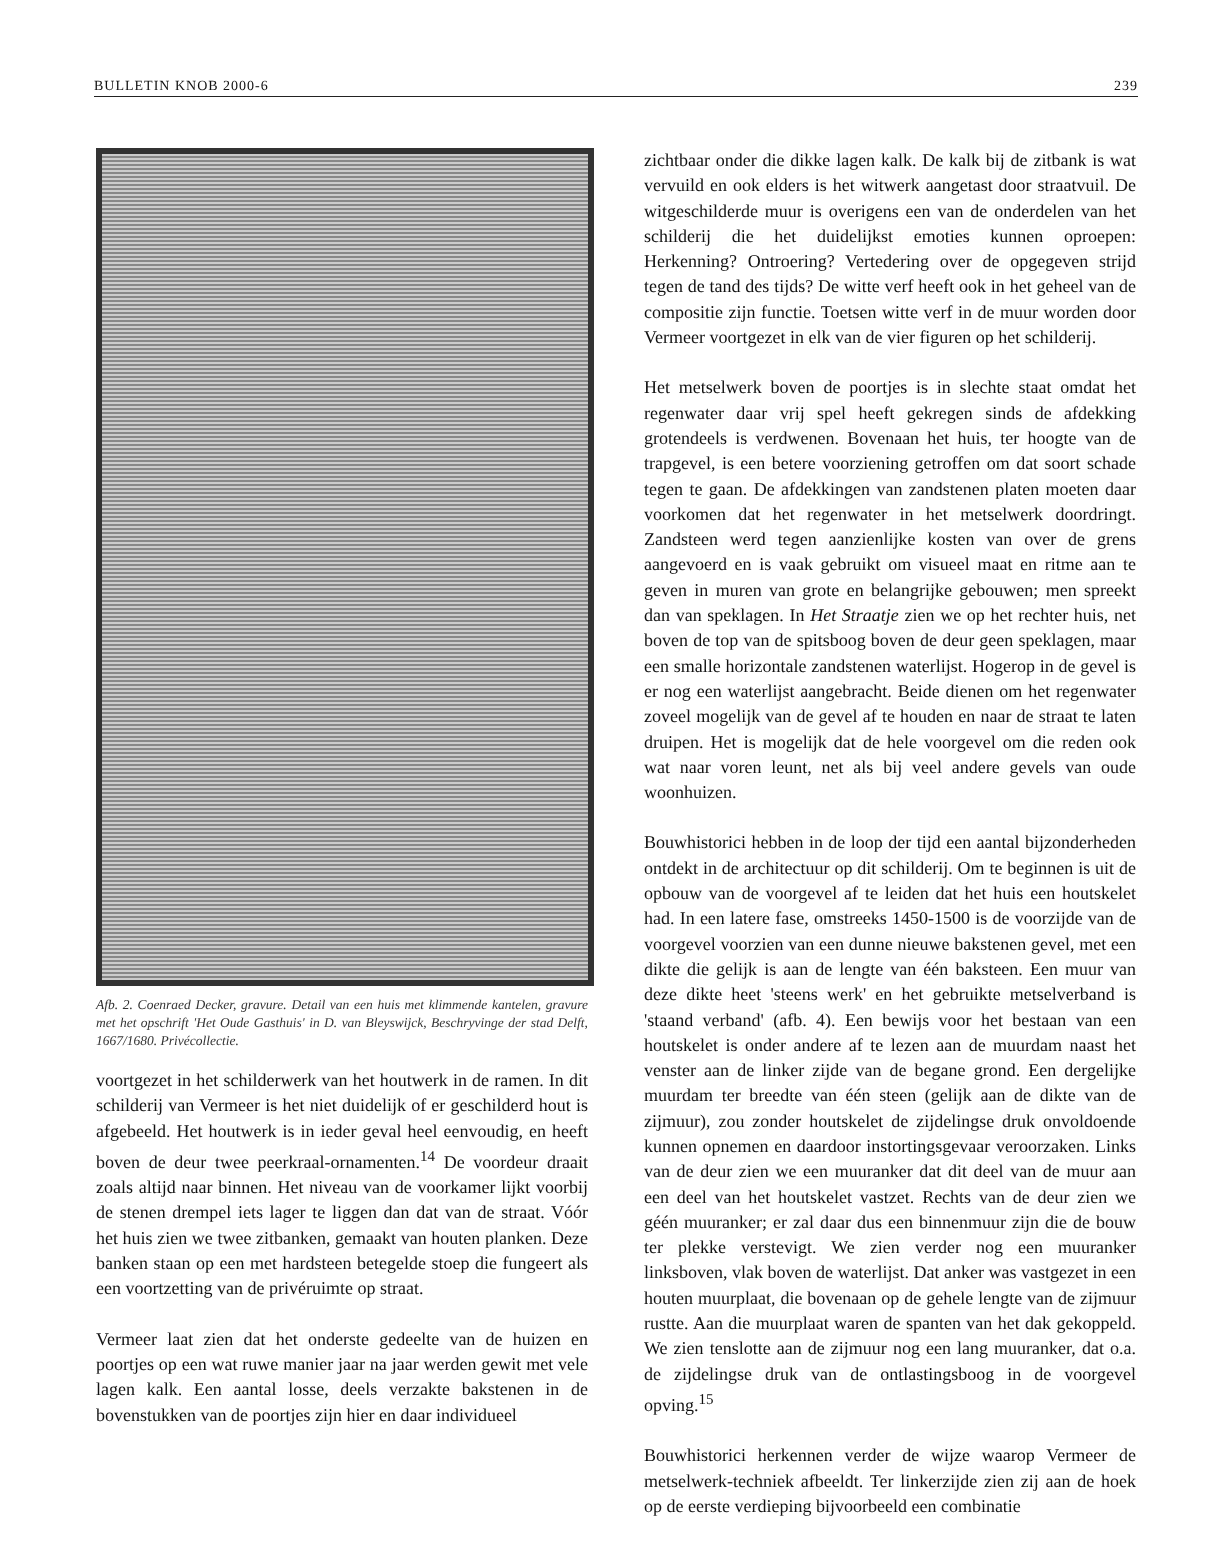BULLETIN KNOB 2000-6 239
Afb. 2. Coenraed Decker, gravure. Detail van een huis met klimmende kantelen, gravure met het opschrift 'Het Oude Gasthuis' in D. van Bleyswijck, Beschryvinge der stad Delft, 1667/1680. Privécollectie.
voortgezet in het schilderwerk van het houtwerk in de ramen. In dit schilderij van Vermeer is het niet duidelijk of er geschilderd hout is afgebeeld. Het houtwerk is in ieder geval heel eenvoudig, en heeft boven de deur twee peerkraal-ornamenten.<sup>14</sup> De voordeur draait zoals altijd naar binnen. Het niveau van de voorkamer lijkt voorbij de stenen drempel iets lager te liggen dan dat van de straat. Vóór het huis zien we twee zitbanken, gemaakt van houten planken. Deze banken staan op een met hardsteen betegelde stoep die fungeert als een voortzetting van de privéruimte op straat.
Vermeer laat zien dat het onderste gedeelte van de huizen en poortjes op een wat ruwe manier jaar na jaar werden gewit met vele lagen kalk. Een aantal losse, deels verzakte bakstenen in de bovenstukken van de poortjes zijn hier en daar individueel
zichtbaar onder die dikke lagen kalk. De kalk bij de zitbank is wat vervuild en ook elders is het witwerk aangetast door straatvuil. De witgeschilderde muur is overigens een van de onderdelen van het schilderij die het duidelijkst emoties kunnen oproepen: Herkenning? Ontroering? Vertedering over de opgegeven strijd tegen de tand des tijds? De witte verf heeft ook in het geheel van de compositie zijn functie. Toetsen witte verf in de muur worden door Vermeer voortgezet in elk van de vier figuren op het schilderij.
Het metselwerk boven de poortjes is in slechte staat omdat het regenwater daar vrij spel heeft gekregen sinds de afdekking grotendeels is verdwenen. Bovenaan het huis, ter hoogte van de trapgevel, is een betere voorziening getroffen om dat soort schade tegen te gaan. De afdekkingen van zandstenen platen moeten daar voorkomen dat het regenwater in het metselwerk doordringt. Zandsteen werd tegen aanzienlijke kosten van over de grens aangevoerd en is vaak gebruikt om visueel maat en ritme aan te geven in muren van grote en belangrijke gebouwen; men spreekt dan van speklagen. In Het Straatje zien we op het rechter huis, net boven de top van de spitsboog boven de deur geen speklagen, maar een smalle horizontale zandstenen waterlijst. Hogerop in de gevel is er nog een waterlijst aangebracht. Beide dienen om het regenwater zoveel mogelijk van de gevel af te houden en naar de straat te laten druipen. Het is mogelijk dat de hele voorgevel om die reden ook wat naar voren leunt, net als bij veel andere gevels van oude woonhuizen.
Bouwhistorici hebben in de loop der tijd een aantal bijzonderheden ontdekt in de architectuur op dit schilderij. Om te beginnen is uit de opbouw van de voorgevel af te leiden dat het huis een houtskelet had. In een latere fase, omstreeks 1450-1500 is de voorzijde van de voorgevel voorzien van een dunne nieuwe bakstenen gevel, met een dikte die gelijk is aan de lengte van één baksteen. Een muur van deze dikte heet 'steens werk' en het gebruikte metselverband is 'staand verband' (afb. 4). Een bewijs voor het bestaan van een houtskelet is onder andere af te lezen aan de muurdam naast het venster aan de linker zijde van de begane grond. Een dergelijke muurdam ter breedte van één steen (gelijk aan de dikte van de zijmuur), zou zonder houtskelet de zijdelingse druk onvoldoende kunnen opnemen en daardoor instortingsgevaar veroorzaken. Links van de deur zien we een muuranker dat dit deel van de muur aan een deel van het houtskelet vastzet. Rechts van de deur zien we géén muuranker; er zal daar dus een binnenmuur zijn die de bouw ter plekke verstevigt. We zien verder nog een muuranker linksboven, vlak boven de waterlijst. Dat anker was vastgezet in een houten muurplaat, die bovenaan op de gehele lengte van de zijmuur rustte. Aan die muurplaat waren de spanten van het dak gekoppeld. We zien tenslotte aan de zijmuur nog een lang muuranker, dat o.a. de zijdelingse druk van de ontlastingsboog in de voorgevel opving.<sup>15</sup>
Bouwhistorici herkennen verder de wijze waarop Vermeer de metselwerk-techniek afbeeldt. Ter linkerzijde zien zij aan de hoek op de eerste verdieping bijvoorbeeld een combinatie